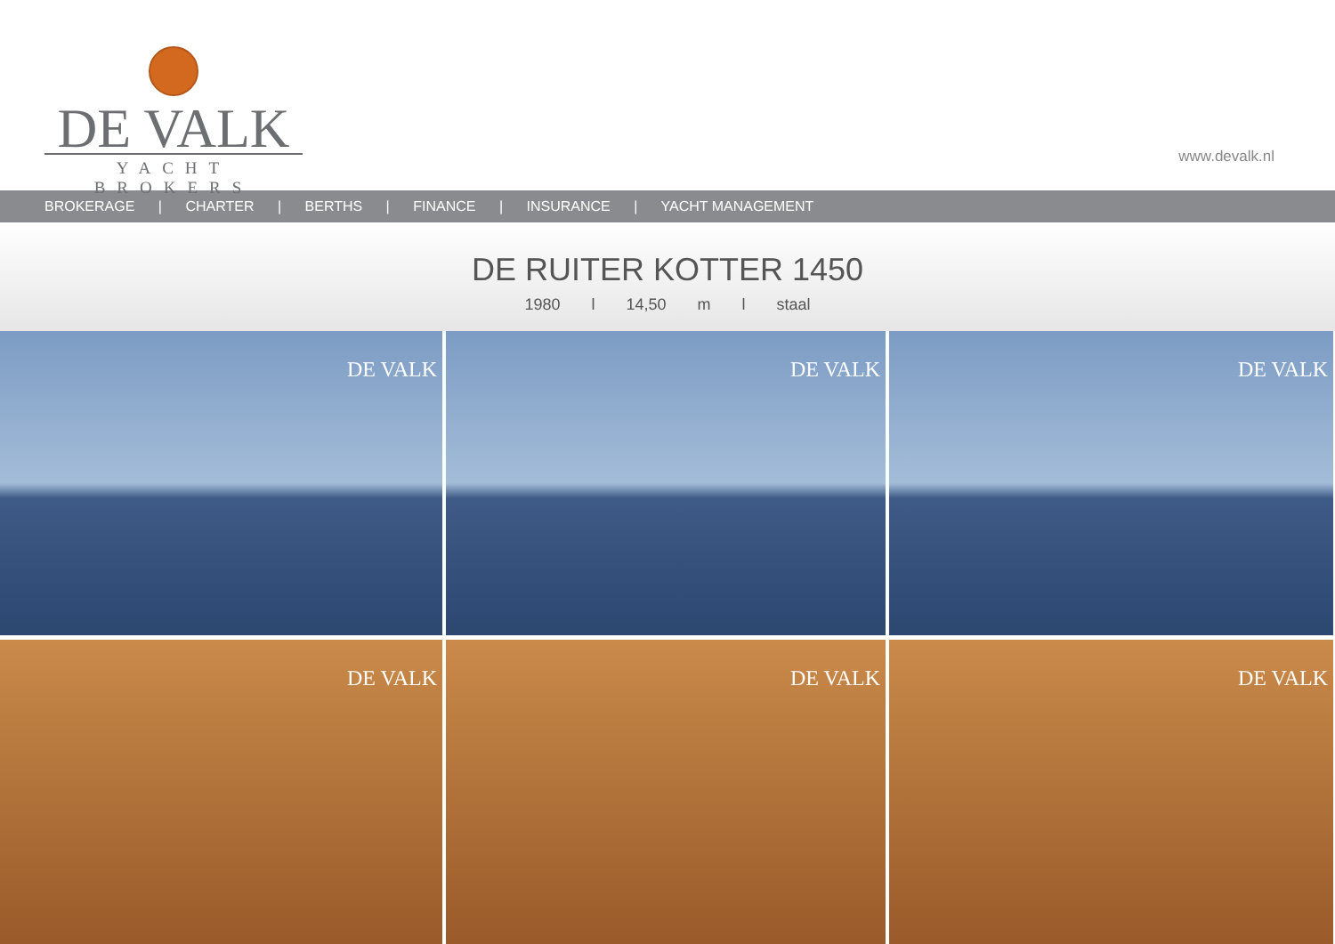DE VALK
YACHT BROKERS
www.devalk.nl
BROKERAGE | CHARTER | BERTHS | FINANCE | INSURANCE | YACHT MANAGEMENT
DE RUITER KOTTER 1450
1980 l 14,50 m l staal
DE VALK
DE VALK
DE VALK
DE VALK
DE VALK
DE VALK